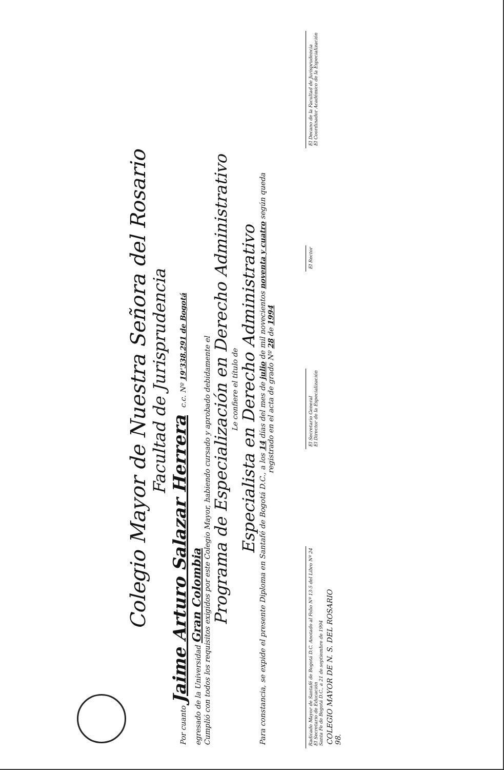Colegio Mayor de Nuestra Señora del Rosario
Facultad de Jurisprudencia
Por cuanto Jaime Arturo Salazar Herrera c.c. Nº 19'338.291 de Bogotá
egresado de la Universidad Gran Colombia
Cumplió con todos los requisitos exigidos por este Colegio Mayor, habiendo cursado y aprobado debidamente el
Programa de Especialización en Derecho Administrativo
Le confiere el título de
Especialista en Derecho Administrativo
Para constancia, se expide el presente Diploma en Santafé de Bogotá D.C., a los 14 días del mes de julio de mil novecientos noventa y cuatro según queda
registrado en el acta de grado Nº 28 de 1994
Radicado Mayor de Santafé de Bogotá D.C. Anotado al Folio Nº 13-5 del Libro Nº 24
El Secretario de Educación
Santa Fe de Bogotá D.C., a 21 de septiembre de 1994
El Secretario General
El Director de la Especialización
El Rector
El Decano de la Facultad de Jurisprudencia
El Coordinador Académico de la Especialización
COLEGIO MAYOR DE N. S. DEL ROSARIO
98.